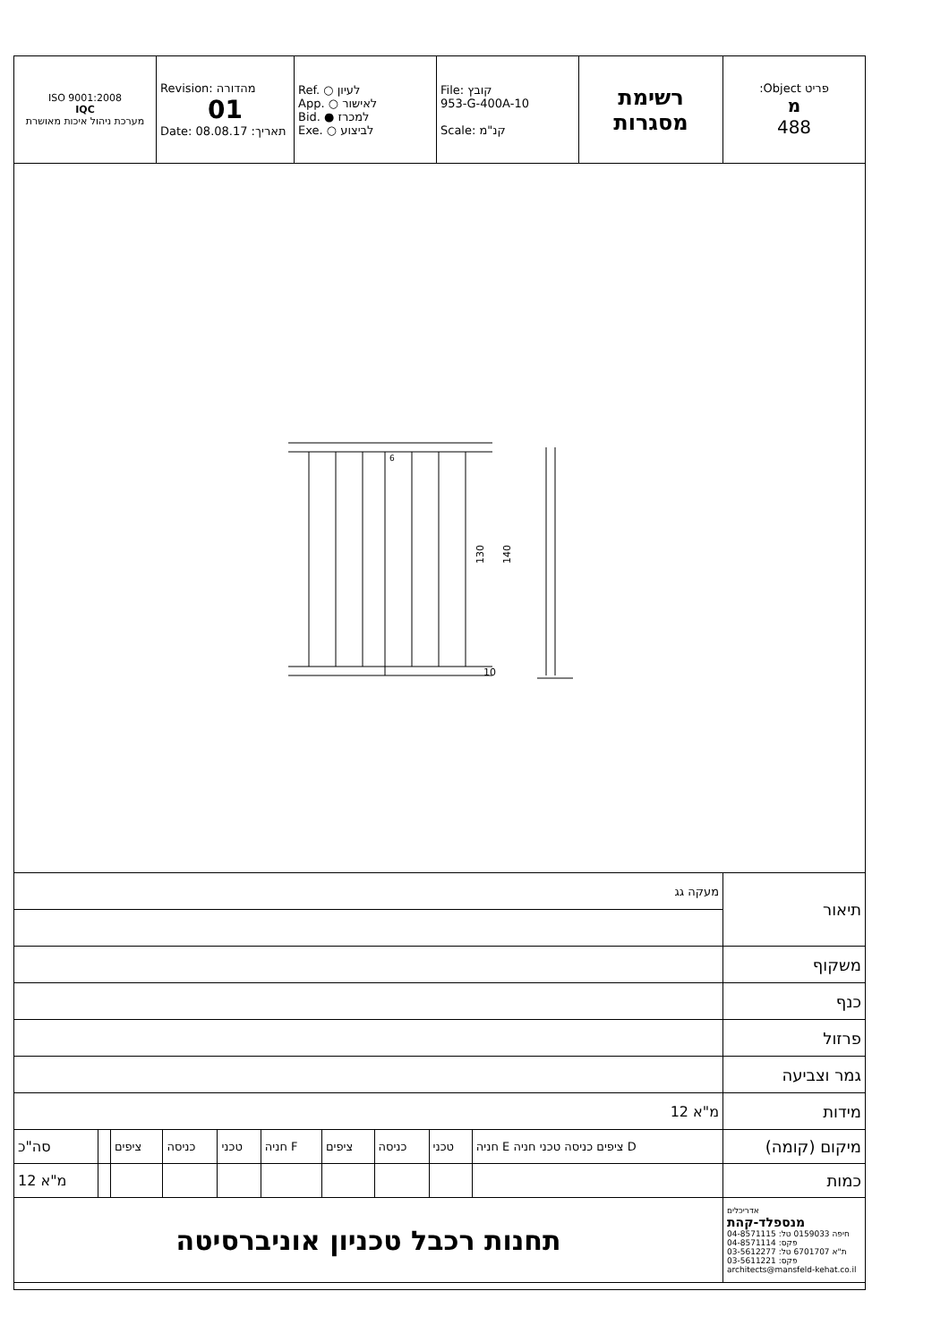| ISO 9001:2008 IQC מערכת ניהול איכות מאושרת | Revision: מהדורה 01 Date: 08.08.17 :תאריך | Ref. ○ לעיון App. ○ לאישור Bid. ● למכרז Exe. ○ לביצוע | File: קובץ 953-G-400A-10 Scale: קנ"מ | רשימת מסגרות | :Object פריט מ 488 |
130
140
10
6
| מעקה גג | | | | | | | | | | תיאור |
| | | | | | | | | | | משקוף |
| | | | | | | | | | | כנף |
| | | | | | | | | | | פרזול |
| | | | | | | | | | | גמר וצביעה |
| 12 מ"א | | | | | | | | | | מידות |
| סה"כ | | ציפים | כניסה | טכני | חניה F | ציפים | כניסה | טכני | חניה E ציפים כניסה טכני חניה D | מיקום (קומה) |
| 12 מ"א | | | | | | | | | | כמות |
| תחנות רכבל טכניון אוניברסיטה | | | | | | | | | | אדריכלים מנספלד-קהת חיפה 0159033 טל: 04-8571115 פקס: 04-8571114 ת"א 6701707 טל: 03-5612277 פקס: 03-5611221 architects@mansfeld-kehat.co.il |